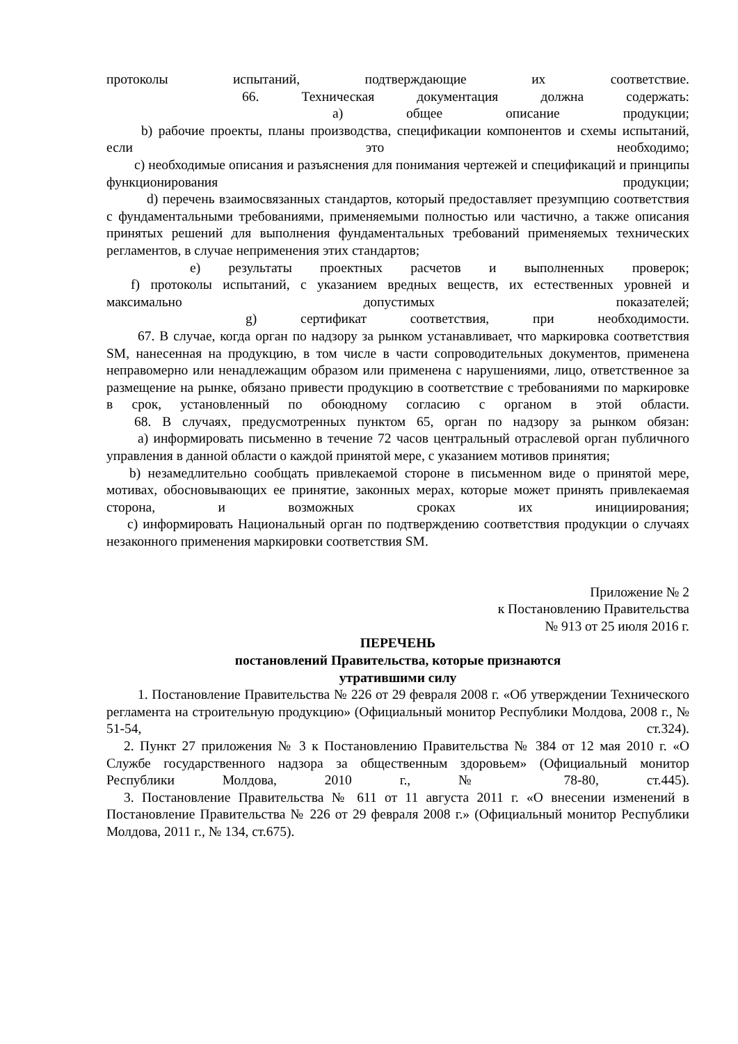протоколы испытаний, подтверждающие их соответствие.
66. Техническая документация должна содержать:
a) общее описание продукции;
b) рабочие проекты, планы производства, спецификации компонентов и схемы испытаний, если это необходимо;
c) необходимые описания и разъяснения для понимания чертежей и спецификаций и принципы функционирования продукции;
d) перечень взаимосвязанных стандартов, который предоставляет презумпцию соответствия с фундаментальными требованиями, применяемыми полностью или частично, а также описания принятых решений для выполнения фундаментальных требований применяемых технических регламентов, в случае неприменения этих стандартов;
e) результаты проектных расчетов и выполненных проверок;
f) протоколы испытаний, с указанием вредных веществ, их естественных уровней и максимально допустимых показателей;
g) сертификат соответствия, при необходимости.
67. В случае, когда орган по надзору за рынком устанавливает, что маркировка соответствия SM, нанесенная на продукцию, в том числе в части сопроводительных документов, применена неправомерно или ненадлежащим образом или применена с нарушениями, лицо, ответственное за размещение на рынке, обязано привести продукцию в соответствие с требованиями по маркировке в срок, установленный по обоюдному согласию с органом в этой области.
68. В случаях, предусмотренных пунктом 65, орган по надзору за рынком обязан:
a) информировать письменно в течение 72 часов центральный отраслевой орган публичного управления в данной области о каждой принятой мере, с указанием мотивов принятия;
b) незамедлительно сообщать привлекаемой стороне в письменном виде о принятой мере, мотивах, обосновывающих ее принятие, законных мерах, которые может принять привлекаемая сторона, и возможных сроках их инициирования;
c) информировать Национальный орган по подтверждению соответствия продукции о случаях незаконного применения маркировки соответствия SM.
Приложение № 2
к Постановлению Правительства
№ 913 от 25 июля 2016 г.
ПЕРЕЧЕНЬ
постановлений Правительства, которые признаются
утратившими силу
1. Постановление Правительства № 226 от 29 февраля 2008 г. «Об утверждении Технического регламента на строительную продукцию» (Официальный монитор Республики Молдова, 2008 г., № 51-54, ст.324).
2. Пункт 27 приложения № 3 к Постановлению Правительства № 384 от 12 мая 2010 г. «О Службе государственного надзора за общественным здоровьем» (Официальный монитор Республики Молдова, 2010 г., № 78-80, ст.445).
3. Постановление Правительства № 611 от 11 августа 2011 г. «О внесении изменений в Постановление Правительства № 226 от 29 февраля 2008 г.» (Официальный монитор Республики Молдова, 2011 г., № 134, ст.675).